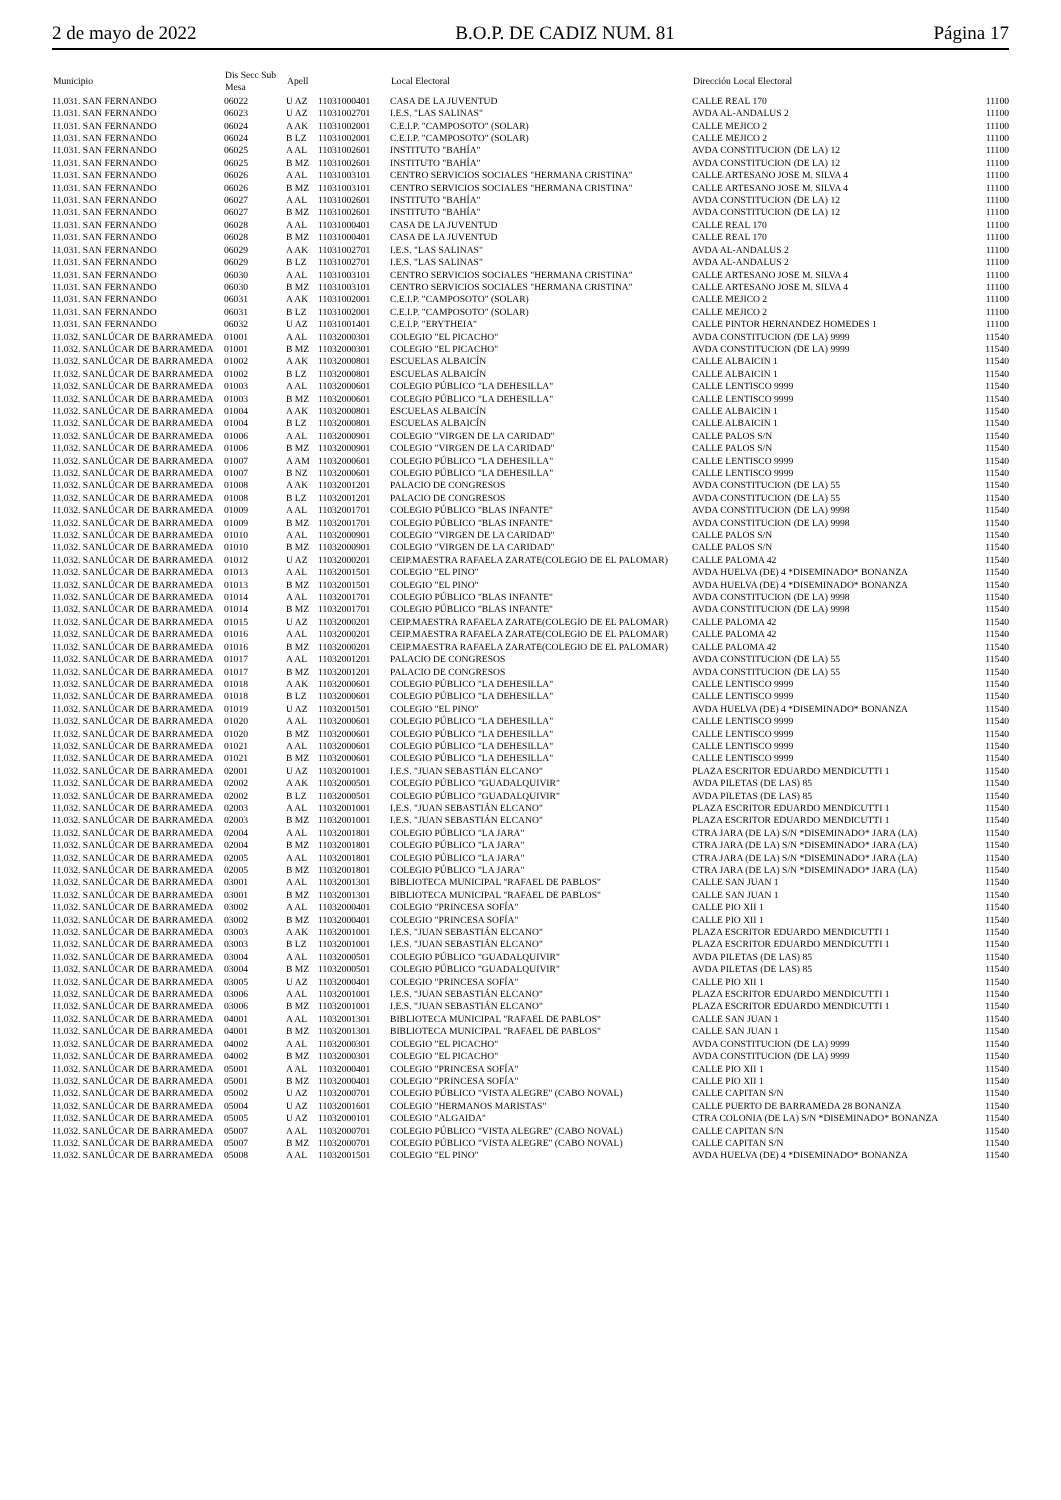2 de mayo de 2022 B.O.P. DE CADIZ NUM. 81 Página 17
| Municipio | Dis Secc Sub Mesa | Apell | | Local Electoral | Dirección Local Electoral | |
| --- | --- | --- | --- | --- | --- | --- |
| 11.031. SAN FERNANDO | 06022 | U AZ | 11031000401 | CASA DE LA JUVENTUD | CALLE REAL 170 | 11100 |
| 11.031. SAN FERNANDO | 06023 | U AZ | 11031002701 | I.E.S. "LAS SALINAS" | AVDA AL-ANDALUS 2 | 11100 |
| 11.031. SAN FERNANDO | 06024 | A AK | 11031002001 | C.E.I.P. "CAMPOSOTO" (SOLAR) | CALLE MEJICO 2 | 11100 |
| 11.031. SAN FERNANDO | 06024 | B LZ | 11031002001 | C.E.I.P. "CAMPOSOTO" (SOLAR) | CALLE MEJICO 2 | 11100 |
| 11.031. SAN FERNANDO | 06025 | A AL | 11031002601 | INSTITUTO "BAHÍA" | AVDA CONSTITUCION (DE LA) 12 | 11100 |
| 11.031. SAN FERNANDO | 06025 | B MZ | 11031002601 | INSTITUTO "BAHÍA" | AVDA CONSTITUCION (DE LA) 12 | 11100 |
| 11.031. SAN FERNANDO | 06026 | A AL | 11031003101 | CENTRO SERVICIOS SOCIALES "HERMANA CRISTINA" | CALLE ARTESANO JOSE M. SILVA 4 | 11100 |
| 11.031. SAN FERNANDO | 06026 | B MZ | 11031003101 | CENTRO SERVICIOS SOCIALES "HERMANA CRISTINA" | CALLE ARTESANO JOSE M. SILVA 4 | 11100 |
| 11.031. SAN FERNANDO | 06027 | A AL | 11031002601 | INSTITUTO "BAHÍA" | AVDA CONSTITUCION (DE LA) 12 | 11100 |
| 11.031. SAN FERNANDO | 06027 | B MZ | 11031002601 | INSTITUTO "BAHÍA" | AVDA CONSTITUCION (DE LA) 12 | 11100 |
| 11.031. SAN FERNANDO | 06028 | A AL | 11031000401 | CASA DE LA JUVENTUD | CALLE REAL 170 | 11100 |
| 11.031. SAN FERNANDO | 06028 | B MZ | 11031000401 | CASA DE LA JUVENTUD | CALLE REAL 170 | 11100 |
| 11.031. SAN FERNANDO | 06029 | A AK | 11031002701 | I.E.S. "LAS SALINAS" | AVDA AL-ANDALUS 2 | 11100 |
| 11.031. SAN FERNANDO | 06029 | B LZ | 11031002701 | I.E.S. "LAS SALINAS" | AVDA AL-ANDALUS 2 | 11100 |
| 11.031. SAN FERNANDO | 06030 | A AL | 11031003101 | CENTRO SERVICIOS SOCIALES "HERMANA CRISTINA" | CALLE ARTESANO JOSE M. SILVA 4 | 11100 |
| 11.031. SAN FERNANDO | 06030 | B MZ | 11031003101 | CENTRO SERVICIOS SOCIALES "HERMANA CRISTINA" | CALLE ARTESANO JOSE M. SILVA 4 | 11100 |
| 11.031. SAN FERNANDO | 06031 | A AK | 11031002001 | C.E.I.P. "CAMPOSOTO" (SOLAR) | CALLE MEJICO 2 | 11100 |
| 11.031. SAN FERNANDO | 06031 | B LZ | 11031002001 | C.E.I.P. "CAMPOSOTO" (SOLAR) | CALLE MEJICO 2 | 11100 |
| 11.031. SAN FERNANDO | 06032 | U AZ | 11031001401 | C.E.I.P. "ERYTHEIA" | CALLE PINTOR HERNANDEZ HOMEDES 1 | 11100 |
| 11.032. SANLÚCAR DE BARRAMEDA | 01001 | A AL | 11032000301 | COLEGIO "EL PICACHO" | AVDA CONSTITUCION (DE LA) 9999 | 11540 |
| 11.032. SANLÚCAR DE BARRAMEDA | 01001 | B MZ | 11032000301 | COLEGIO "EL PICACHO" | AVDA CONSTITUCION (DE LA) 9999 | 11540 |
| 11.032. SANLÚCAR DE BARRAMEDA | 01002 | A AK | 11032000801 | ESCUELAS ALBAICÍN | CALLE ALBAICIN 1 | 11540 |
| 11.032. SANLÚCAR DE BARRAMEDA | 01002 | B LZ | 11032000801 | ESCUELAS ALBAICÍN | CALLE ALBAICIN 1 | 11540 |
| 11.032. SANLÚCAR DE BARRAMEDA | 01003 | A AL | 11032000601 | COLEGIO PÚBLICO "LA DEHESILLA" | CALLE LENTISCO 9999 | 11540 |
| 11.032. SANLÚCAR DE BARRAMEDA | 01003 | B MZ | 11032000601 | COLEGIO PÚBLICO "LA DEHESILLA" | CALLE LENTISCO 9999 | 11540 |
| 11.032. SANLÚCAR DE BARRAMEDA | 01004 | A AK | 11032000801 | ESCUELAS ALBAICÍN | CALLE ALBAICIN 1 | 11540 |
| 11.032. SANLÚCAR DE BARRAMEDA | 01004 | B LZ | 11032000801 | ESCUELAS ALBAICÍN | CALLE ALBAICIN 1 | 11540 |
| 11.032. SANLÚCAR DE BARRAMEDA | 01006 | A AL | 11032000901 | COLEGIO "VIRGEN DE LA CARIDAD" | CALLE PALOS S/N | 11540 |
| 11.032. SANLÚCAR DE BARRAMEDA | 01006 | B MZ | 11032000901 | COLEGIO "VIRGEN DE LA CARIDAD" | CALLE PALOS S/N | 11540 |
| 11.032. SANLÚCAR DE BARRAMEDA | 01007 | A AM | 11032000601 | COLEGIO PÚBLICO "LA DEHESILLA" | CALLE LENTISCO 9999 | 11540 |
| 11.032. SANLÚCAR DE BARRAMEDA | 01007 | B NZ | 11032000601 | COLEGIO PÚBLICO "LA DEHESILLA" | CALLE LENTISCO 9999 | 11540 |
| 11.032. SANLÚCAR DE BARRAMEDA | 01008 | A AK | 11032001201 | PALACIO DE CONGRESOS | AVDA CONSTITUCION (DE LA) 55 | 11540 |
| 11.032. SANLÚCAR DE BARRAMEDA | 01008 | B LZ | 11032001201 | PALACIO DE CONGRESOS | AVDA CONSTITUCION (DE LA) 55 | 11540 |
| 11.032. SANLÚCAR DE BARRAMEDA | 01009 | A AL | 11032001701 | COLEGIO PÚBLICO "BLAS INFANTE" | AVDA CONSTITUCION (DE LA) 9998 | 11540 |
| 11.032. SANLÚCAR DE BARRAMEDA | 01009 | B MZ | 11032001701 | COLEGIO PÚBLICO "BLAS INFANTE" | AVDA CONSTITUCION (DE LA) 9998 | 11540 |
| 11.032. SANLÚCAR DE BARRAMEDA | 01010 | A AL | 11032000901 | COLEGIO "VIRGEN DE LA CARIDAD" | CALLE PALOS S/N | 11540 |
| 11.032. SANLÚCAR DE BARRAMEDA | 01010 | B MZ | 11032000901 | COLEGIO "VIRGEN DE LA CARIDAD" | CALLE PALOS S/N | 11540 |
| 11.032. SANLÚCAR DE BARRAMEDA | 01012 | U AZ | 11032000201 | CEIP.MAESTRA RAFAELA ZARATE(COLEGIO DE EL PALOMAR) | CALLE PALOMA 42 | 11540 |
| 11.032. SANLÚCAR DE BARRAMEDA | 01013 | A AL | 11032001501 | COLEGIO "EL PINO" | AVDA HUELVA (DE) 4 *DISEMINADO* BONANZA | 11540 |
| 11.032. SANLÚCAR DE BARRAMEDA | 01013 | B MZ | 11032001501 | COLEGIO "EL PINO" | AVDA HUELVA (DE) 4 *DISEMINADO* BONANZA | 11540 |
| 11.032. SANLÚCAR DE BARRAMEDA | 01014 | A AL | 11032001701 | COLEGIO PÚBLICO "BLAS INFANTE" | AVDA CONSTITUCION (DE LA) 9998 | 11540 |
| 11.032. SANLÚCAR DE BARRAMEDA | 01014 | B MZ | 11032001701 | COLEGIO PÚBLICO "BLAS INFANTE" | AVDA CONSTITUCION (DE LA) 9998 | 11540 |
| 11.032. SANLÚCAR DE BARRAMEDA | 01015 | U AZ | 11032000201 | CEIP.MAESTRA RAFAELA ZARATE(COLEGIO DE EL PALOMAR) | CALLE PALOMA 42 | 11540 |
| 11.032. SANLÚCAR DE BARRAMEDA | 01016 | A AL | 11032000201 | CEIP.MAESTRA RAFAELA ZARATE(COLEGIO DE EL PALOMAR) | CALLE PALOMA 42 | 11540 |
| 11.032. SANLÚCAR DE BARRAMEDA | 01016 | B MZ | 11032000201 | CEIP.MAESTRA RAFAELA ZARATE(COLEGIO DE EL PALOMAR) | CALLE PALOMA 42 | 11540 |
| 11.032. SANLÚCAR DE BARRAMEDA | 01017 | A AL | 11032001201 | PALACIO DE CONGRESOS | AVDA CONSTITUCION (DE LA) 55 | 11540 |
| 11.032. SANLÚCAR DE BARRAMEDA | 01017 | B MZ | 11032001201 | PALACIO DE CONGRESOS | AVDA CONSTITUCION (DE LA) 55 | 11540 |
| 11.032. SANLÚCAR DE BARRAMEDA | 01018 | A AK | 11032000601 | COLEGIO PÚBLICO "LA DEHESILLA" | CALLE LENTISCO 9999 | 11540 |
| 11.032. SANLÚCAR DE BARRAMEDA | 01018 | B LZ | 11032000601 | COLEGIO PÚBLICO "LA DEHESILLA" | CALLE LENTISCO 9999 | 11540 |
| 11.032. SANLÚCAR DE BARRAMEDA | 01019 | U AZ | 11032001501 | COLEGIO "EL PINO" | AVDA HUELVA (DE) 4 *DISEMINADO* BONANZA | 11540 |
| 11.032. SANLÚCAR DE BARRAMEDA | 01020 | A AL | 11032000601 | COLEGIO PÚBLICO "LA DEHESILLA" | CALLE LENTISCO 9999 | 11540 |
| 11.032. SANLÚCAR DE BARRAMEDA | 01020 | B MZ | 11032000601 | COLEGIO PÚBLICO "LA DEHESILLA" | CALLE LENTISCO 9999 | 11540 |
| 11.032. SANLÚCAR DE BARRAMEDA | 01021 | A AL | 11032000601 | COLEGIO PÚBLICO "LA DEHESILLA" | CALLE LENTISCO 9999 | 11540 |
| 11.032. SANLÚCAR DE BARRAMEDA | 01021 | B MZ | 11032000601 | COLEGIO PÚBLICO "LA DEHESILLA" | CALLE LENTISCO 9999 | 11540 |
| 11.032. SANLÚCAR DE BARRAMEDA | 02001 | U AZ | 11032001001 | I.E.S. "JUAN SEBASTIÁN ELCANO" | PLAZA ESCRITOR EDUARDO MENDICUTTI 1 | 11540 |
| 11.032. SANLÚCAR DE BARRAMEDA | 02002 | A AK | 11032000501 | COLEGIO PÚBLICO "GUADALQUIVIR" | AVDA PILETAS (DE LAS) 85 | 11540 |
| 11.032. SANLÚCAR DE BARRAMEDA | 02002 | B LZ | 11032000501 | COLEGIO PÚBLICO "GUADALQUIVIR" | AVDA PILETAS (DE LAS) 85 | 11540 |
| 11.032. SANLÚCAR DE BARRAMEDA | 02003 | A AL | 11032001001 | I.E.S. "JUAN SEBASTIÁN ELCANO" | PLAZA ESCRITOR EDUARDO MENDICUTTI 1 | 11540 |
| 11.032. SANLÚCAR DE BARRAMEDA | 02003 | B MZ | 11032001001 | I.E.S. "JUAN SEBASTIÁN ELCANO" | PLAZA ESCRITOR EDUARDO MENDICUTTI 1 | 11540 |
| 11.032. SANLÚCAR DE BARRAMEDA | 02004 | A AL | 11032001801 | COLEGIO PÚBLICO "LA JARA" | CTRA JARA (DE LA) S/N *DISEMINADO* JARA (LA) | 11540 |
| 11.032. SANLÚCAR DE BARRAMEDA | 02004 | B MZ | 11032001801 | COLEGIO PÚBLICO "LA JARA" | CTRA JARA (DE LA) S/N *DISEMINADO* JARA (LA) | 11540 |
| 11.032. SANLÚCAR DE BARRAMEDA | 02005 | A AL | 11032001801 | COLEGIO PÚBLICO "LA JARA" | CTRA JARA (DE LA) S/N *DISEMINADO* JARA (LA) | 11540 |
| 11.032. SANLÚCAR DE BARRAMEDA | 02005 | B MZ | 11032001801 | COLEGIO PÚBLICO "LA JARA" | CTRA JARA (DE LA) S/N *DISEMINADO* JARA (LA) | 11540 |
| 11.032. SANLÚCAR DE BARRAMEDA | 03001 | A AL | 11032001301 | BIBLIOTECA MUNICIPAL "RAFAEL DE PABLOS" | CALLE SAN JUAN 1 | 11540 |
| 11.032. SANLÚCAR DE BARRAMEDA | 03001 | B MZ | 11032001301 | BIBLIOTECA MUNICIPAL "RAFAEL DE PABLOS" | CALLE SAN JUAN 1 | 11540 |
| 11.032. SANLÚCAR DE BARRAMEDA | 03002 | A AL | 11032000401 | COLEGIO "PRINCESA SOFÍA" | CALLE PIO XII 1 | 11540 |
| 11.032. SANLÚCAR DE BARRAMEDA | 03002 | B MZ | 11032000401 | COLEGIO "PRINCESA SOFÍA" | CALLE PIO XII 1 | 11540 |
| 11.032. SANLÚCAR DE BARRAMEDA | 03003 | A AK | 11032001001 | I.E.S. "JUAN SEBASTIÁN ELCANO" | PLAZA ESCRITOR EDUARDO MENDICUTTI 1 | 11540 |
| 11.032. SANLÚCAR DE BARRAMEDA | 03003 | B LZ | 11032001001 | I.E.S. "JUAN SEBASTIÁN ELCANO" | PLAZA ESCRITOR EDUARDO MENDICUTTI 1 | 11540 |
| 11.032. SANLÚCAR DE BARRAMEDA | 03004 | A AL | 11032000501 | COLEGIO PÚBLICO "GUADALQUIVIR" | AVDA PILETAS (DE LAS) 85 | 11540 |
| 11.032. SANLÚCAR DE BARRAMEDA | 03004 | B MZ | 11032000501 | COLEGIO PÚBLICO "GUADALQUIVIR" | AVDA PILETAS (DE LAS) 85 | 11540 |
| 11.032. SANLÚCAR DE BARRAMEDA | 03005 | U AZ | 11032000401 | COLEGIO "PRINCESA SOFÍA" | CALLE PIO XII 1 | 11540 |
| 11.032. SANLÚCAR DE BARRAMEDA | 03006 | A AL | 11032001001 | I.E.S. "JUAN SEBASTIÁN ELCANO" | PLAZA ESCRITOR EDUARDO MENDICUTTI 1 | 11540 |
| 11.032. SANLÚCAR DE BARRAMEDA | 03006 | B MZ | 11032001001 | I.E.S. "JUAN SEBASTIÁN ELCANO" | PLAZA ESCRITOR EDUARDO MENDICUTTI 1 | 11540 |
| 11.032. SANLÚCAR DE BARRAMEDA | 04001 | A AL | 11032001301 | BIBLIOTECA MUNICIPAL "RAFAEL DE PABLOS" | CALLE SAN JUAN 1 | 11540 |
| 11.032. SANLÚCAR DE BARRAMEDA | 04001 | B MZ | 11032001301 | BIBLIOTECA MUNICIPAL "RAFAEL DE PABLOS" | CALLE SAN JUAN 1 | 11540 |
| 11.032. SANLÚCAR DE BARRAMEDA | 04002 | A AL | 11032000301 | COLEGIO "EL PICACHO" | AVDA CONSTITUCION (DE LA) 9999 | 11540 |
| 11.032. SANLÚCAR DE BARRAMEDA | 04002 | B MZ | 11032000301 | COLEGIO "EL PICACHO" | AVDA CONSTITUCION (DE LA) 9999 | 11540 |
| 11.032. SANLÚCAR DE BARRAMEDA | 05001 | A AL | 11032000401 | COLEGIO "PRINCESA SOFÍA" | CALLE PIO XII 1 | 11540 |
| 11.032. SANLÚCAR DE BARRAMEDA | 05001 | B MZ | 11032000401 | COLEGIO "PRINCESA SOFÍA" | CALLE PIO XII 1 | 11540 |
| 11.032. SANLÚCAR DE BARRAMEDA | 05002 | U AZ | 11032000701 | COLEGIO PÚBLICO "VISTA ALEGRE" (CABO NOVAL) | CALLE CAPITAN S/N | 11540 |
| 11.032. SANLÚCAR DE BARRAMEDA | 05004 | U AZ | 11032001601 | COLEGIO "HERMANOS MARISTAS" | CALLE PUERTO DE BARRAMEDA 28 BONANZA | 11540 |
| 11.032. SANLÚCAR DE BARRAMEDA | 05005 | U AZ | 11032000101 | COLEGIO "ALGAIDA" | CTRA COLONIA (DE LA) S/N *DISEMINADO* BONANZA | 11540 |
| 11.032. SANLÚCAR DE BARRAMEDA | 05007 | A AL | 11032000701 | COLEGIO PÚBLICO "VISTA ALEGRE" (CABO NOVAL) | CALLE CAPITAN S/N | 11540 |
| 11.032. SANLÚCAR DE BARRAMEDA | 05007 | B MZ | 11032000701 | COLEGIO PÚBLICO "VISTA ALEGRE" (CABO NOVAL) | CALLE CAPITAN S/N | 11540 |
| 11.032. SANLÚCAR DE BARRAMEDA | 05008 | A AL | 11032001501 | COLEGIO "EL PINO" | AVDA HUELVA (DE) 4 *DISEMINADO* BONANZA | 11540 |